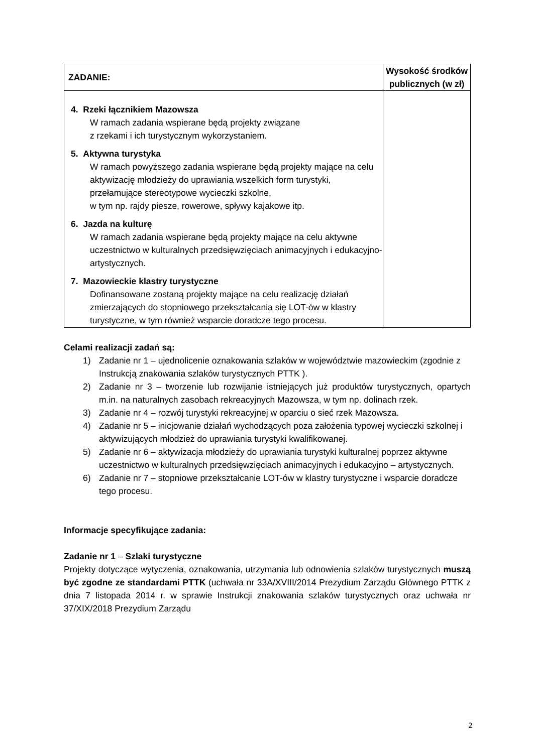| ZADANIE: | Wysokość środków publicznych (w zł) |
| --- | --- |
| 4. Rzeki łącznikiem Mazowsza W ramach zadania wspierane będą projekty związane z rzekami i ich turystycznym wykorzystaniem. 5. Aktywna turystyka W ramach powyższego zadania wspierane będą projekty mające na celu aktywizację młodzieży do uprawiania wszelkich form turystyki, przełamujące stereotypowe wycieczki szkolne, w tym np. rajdy piesze, rowerowe, spływy kajakowe itp. 6. Jazda na kulturę W ramach zadania wspierane będą projekty mające na celu aktywne uczestnictwo w kulturalnych przedsięwzięciach animacyjnych i edukacyjno-artystycznych. 7. Mazowieckie klastry turystyczne Dofinansowane zostaną projekty mające na celu realizację działań zmierzających do stopniowego przekształcania się LOT-ów w klastry turystyczne, w tym również wsparcie doradcze tego procesu. | |
Celami realizacji zadań są:
1) Zadanie nr 1 – ujednolicenie oznakowania szlaków w województwie mazowieckim (zgodnie z Instrukcją znakowania szlaków turystycznych PTTK ).
2) Zadanie nr 3 – tworzenie lub rozwijanie istniejących już produktów turystycznych, opartych m.in. na naturalnych zasobach rekreacyjnych Mazowsza, w tym np. dolinach rzek.
3) Zadanie nr 4 – rozwój turystyki rekreacyjnej w oparciu o sieć rzek Mazowsza.
4) Zadanie nr 5 – inicjowanie działań wychodzących poza założenia typowej wycieczki szkolnej i aktywizujących młodzież do uprawiania turystyki kwalifikowanej.
5) Zadanie nr 6 – aktywizacja młodzieży do uprawiania turystyki kulturalnej poprzez aktywne uczestnictwo w kulturalnych przedsięwzięciach animacyjnych i edukacyjno – artystycznych.
6) Zadanie nr 7 – stopniowe przekształcanie LOT-ów w klastry turystyczne i wsparcie doradcze tego procesu.
Informacje specyfikujące zadania:
Zadanie nr 1 – Szlaki turystyczne
Projekty dotyczące wytyczenia, oznakowania, utrzymania lub odnowienia szlaków turystycznych muszą być zgodne ze standardami PTTK (uchwała nr 33A/XVIII/2014 Prezydium Zarządu Głównego PTTK z dnia 7 listopada 2014 r. w sprawie Instrukcji znakowania szlaków turystycznych oraz uchwała nr 37/XIX/2018 Prezydium Zarządu
2